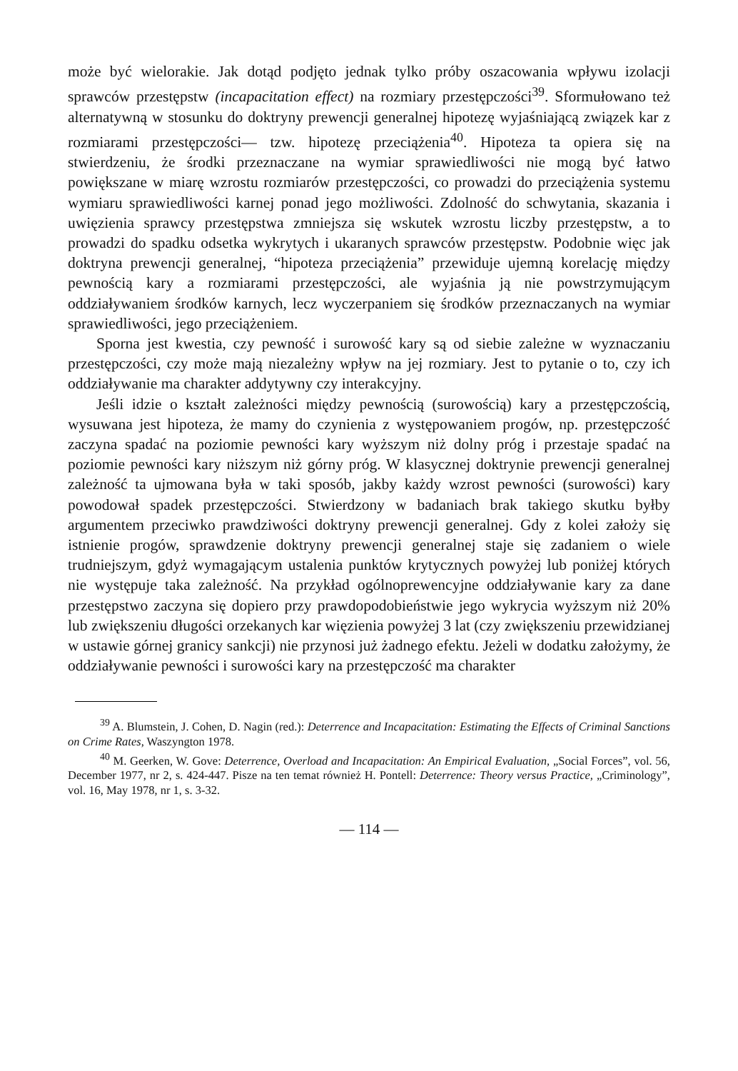może być wielorakie. Jak dotąd podjęto jednak tylko próby oszacowania wpływu izolacji sprawców przestępstw (incapacitation effect) na rozmiary przestępczości<sup>39</sup>. Sformułowano też alternatywną w stosunku do doktryny prewencji generalnej hipotezę wyjaśniającą związek kar z rozmiarami przestępczości— tzw. hipotezę przeciążenia<sup>40</sup>. Hipoteza ta opiera się na stwierdzeniu, że środki przeznaczane na wymiar sprawiedliwości nie mogą być łatwo powiększane w miarę wzrostu rozmiarów przestępczości, co prowadzi do przeciążenia systemu wymiaru sprawiedliwości karnej ponad jego możliwości. Zdolność do schwytania, skazania i uwięzienia sprawcy przestępstwa zmniejsza się wskutek wzrostu liczby przestępstw, a to prowadzi do spadku odsetka wykrytych i ukaranych sprawców przestępstw. Podobnie więc jak doktryna prewencji generalnej, “hipoteza przeciążenia” przewiduje ujemną korelację między pewnością kary a rozmiarami przestępczości, ale wyjaśnia ją nie powstrzymującym oddziaływaniem środków karnych, lecz wyczerpaniem się środków przeznaczanych na wymiar sprawiedliwości, jego przeciążeniem.
Sporna jest kwestia, czy pewność i surowość kary są od siebie zależne w wyznaczaniu przestępczości, czy może mają niezależny wpływ na jej rozmiary. Jest to pytanie o to, czy ich oddziaływanie ma charakter addytywny czy interakcyjny.
Jeśli idzie o kształt zależności między pewnością (surowością) kary a przestępczością, wysuwana jest hipoteza, że mamy do czynienia z występowaniem progów, np. przestępczość zaczyna spadać na poziomie pewności kary wyższym niż dolny próg i przestaje spadać na poziomie pewności kary niższym niż górny próg. W klasycznej doktrynie prewencji generalnej zależność ta ujmowana była w taki sposób, jakby każdy wzrost pewności (surowości) kary powodował spadek przestępczości. Stwierdzony w badaniach brak takiego skutku byłby argumentem przeciwko prawdziwości doktryny prewencji generalnej. Gdy z kolei założy się istnienie progów, sprawdzenie doktryny prewencji generalnej staje się zadaniem o wiele trudniejszym, gdyż wymagającym ustalenia punktów krytycznych powyżej lub poniżej których nie występuje taka zależność. Na przykład ogólnoprewencyjne oddziaływanie kary za dane przestępstwo zaczyna się dopiero przy prawdopodobieństwie jego wykrycia wyższym niż 20% lub zwiększeniu długości orzekanych kar więzienia powyżej 3 lat (czy zwiększeniu przewidzianej w ustawie górnej granicy sankcji) nie przynosi już żadnego efektu. Jeżeli w dodatku założymy, że oddziaływanie pewności i surowości kary na przestępczość ma charakter
<sup>39</sup> A. Blumstein, J. Cohen, D. Nagin (red.): Deterrence and Incapacitation: Estimating the Effects of Criminal Sanctions on Crime Rates, Waszyngton 1978.
<sup>40</sup> M. Geerken, W. Gove: Deterrence, Overload and Incapacitation: An Empirical Evaluation, „Social Forces”, vol. 56, December 1977, nr 2, s. 424-447. Pisze na ten temat również H. Pontell: Deterrence: Theory versus Practice, „Criminology”, vol. 16, May 1978, nr 1, s. 3-32.
— 114 —